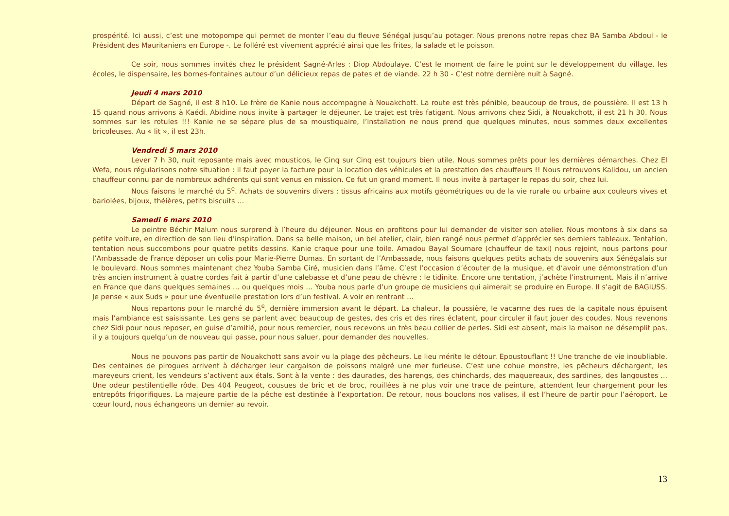prospérité. Ici aussi, c’est une motopompe qui permet de monter l’eau du fleuve Sénégal jusqu’au potager. Nous prenons notre repas chez BA Samba Abdoul - le Président des Mauritaniens en Europe -. Le folléré est vivement apprécié ainsi que les frites, la salade et le poisson.
Ce soir, nous sommes invités chez le président Sagné-Arles : Diop Abdoulaye. C’est le moment de faire le point sur le développement du village, les écoles, le dispensaire, les bornes-fontaines autour d’un délicieux repas de pates et de viande. 22 h 30 - C’est notre dernière nuit à Sagné.
Jeudi 4 mars 2010
Départ de Sagné, il est 8 h10. Le frère de Kanie nous accompagne à Nouakchott. La route est très pénible, beaucoup de trous, de poussière. Il est 13 h 15 quand nous arrivons à Kaédi. Abidine nous invite à partager le déjeuner. Le trajet est très fatigant. Nous arrivons chez Sidi, à Nouakchott, il est 21 h 30. Nous sommes sur les rotules !!! Kanie ne se sépare plus de sa moustiquaire, l’installation ne nous prend que quelques minutes, nous sommes deux excellentes bricoleuses. Au « lit », il est 23h.
Vendredi 5 mars 2010
Lever 7 h 30, nuit reposante mais avec mousticos, le Cinq sur Cinq est toujours bien utile. Nous sommes prêts pour les dernières démarches. Chez El Wefa, nous régularisons notre situation : il faut payer la facture pour la location des véhicules et la prestation des chauffeurs !! Nous retrouvons Kalidou, un ancien chauffeur connu par de nombreux adhérents qui sont venus en mission. Ce fut un grand moment. Il nous invite à partager le repas du soir, chez lui.
Nous faisons le marché du 5<sup>e</sup>. Achats de souvenirs divers : tissus africains aux motifs géométriques ou de la vie rurale ou urbaine aux couleurs vives et bariolées, bijoux, théières, petits biscuits …
Samedi 6 mars 2010
Le peintre Béchir Malum nous surprend à l’heure du déjeuner. Nous en profitons pour lui demander de visiter son atelier. Nous montons à six dans sa petite voiture, en direction de son lieu d’inspiration. Dans sa belle maison, un bel atelier, clair, bien rangé nous permet d’apprécier ses derniers tableaux. Tentation, tentation nous succombons pour quatre petits dessins. Kanie craque pour une toile. Amadou Bayal Soumare (chauffeur de taxi) nous rejoint, nous partons pour l’Ambassade de France déposer un colis pour Marie-Pierre Dumas. En sortant de l’Ambassade, nous faisons quelques petits achats de souvenirs aux Sénégalais sur le boulevard. Nous sommes maintenant chez Youba Samba Ciré, musicien dans l’âme. C’est l’occasion d’écouter de la musique, et d’avoir une démonstration d’un très ancien instrument à quatre cordes fait à partir d’une calebasse et d’une peau de chèvre : le tidinite. Encore une tentation, j’achète l’instrument. Mais il n’arrive en France que dans quelques semaines … ou quelques mois … Youba nous parle d’un groupe de musiciens qui aimerait se produire en Europe. Il s’agit de BAGIUSS. Je pense « aux Suds » pour une éventuelle prestation lors d’un festival. A voir en rentrant …
Nous repartons pour le marché du 5<sup>e</sup>, dernière immersion avant le départ. La chaleur, la poussière, le vacarme des rues de la capitale nous épuisent mais l’ambiance est saisissante. Les gens se parlent avec beaucoup de gestes, des cris et des rires éclatent, pour circuler il faut jouer des coudes. Nous revenons chez Sidi pour nous reposer, en guise d’amitié, pour nous remercier, nous recevons un très beau collier de perles. Sidi est absent, mais la maison ne désemplit pas, il y a toujours quelqu’un de nouveau qui passe, pour nous saluer, pour demander des nouvelles.
Nous ne pouvons pas partir de Nouakchott sans avoir vu la plage des pêcheurs. Le lieu mérite le détour. Epoustouflant !! Une tranche de vie inoubliable. Des centaines de pirogues arrivent à décharger leur cargaison de poissons malgré une mer furieuse. C’est une cohue monstre, les pêcheurs déchargent, les mareyeurs crient, les vendeurs s’activent aux étals. Sont à la vente : des daurades, des harengs, des chinchards, des maquereaux, des sardines, des langoustes ... Une odeur pestilentielle rôde. Des 404 Peugeot, cousues de bric et de broc, rouillées à ne plus voir une trace de peinture, attendent leur chargement pour les entrepôts frigorifiques. La majeure partie de la pêche est destinée à l’exportation. De retour, nous bouclons nos valises, il est l’heure de partir pour l’aéroport. Le cœur lourd, nous échangeons un dernier au revoir.
13